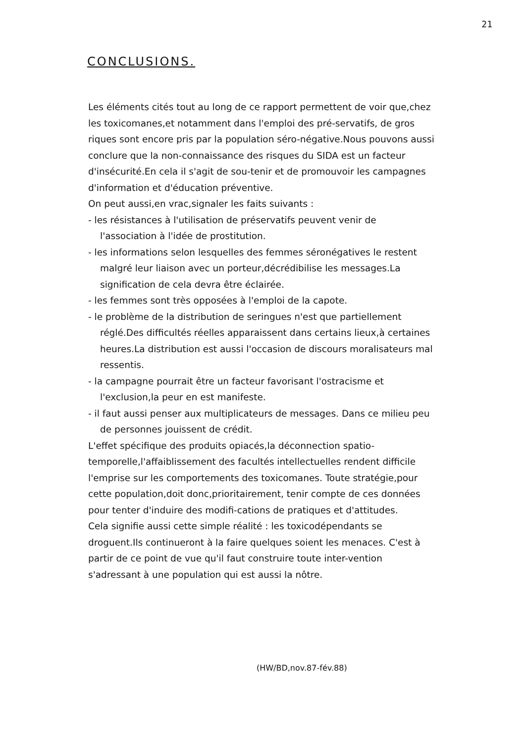21
CONCLUSIONS.
Les éléments cités tout au long de ce rapport permettent de voir que,chez les toxicomanes,et notamment dans l'emploi des pré-servatifs, de gros riques sont encore pris par la population séro-négative.Nous pouvons aussi conclure que la non-connaissance des risques du SIDA est un facteur d'insécurité.En cela il s'agit de sou-tenir et de promouvoir les campagnes d'information et d'éducation préventive.
On peut aussi,en vrac,signaler les faits suivants :
- les résistances à l'utilisation de préservatifs peuvent venir de l'association à l'idée de prostitution.
- les informations selon lesquelles des femmes séronégatives le restent malgré leur liaison avec un porteur,décrédibilise les messages.La signification de cela devra être éclairée.
- les femmes sont très opposées à l'emploi de la capote.
- le problème de la distribution de seringues n'est que partiellement réglé.Des difficultés réelles apparaissent dans certains lieux,à certaines heures.La distribution est aussi l'occasion de discours moralisateurs mal ressentis.
- la campagne pourrait être un facteur favorisant l'ostracisme et l'exclusion,la peur en est manifeste.
- il faut aussi penser aux multiplicateurs de messages. Dans ce milieu peu de personnes jouissent de crédit.
L'effet spécifique des produits opiacés,la déconnection spatio-temporelle,l'affaiblissement des facultés intellectuelles rendent difficile l'emprise sur les comportements des toxicomanes. Toute stratégie,pour cette population,doit donc,prioritairement, tenir compte de ces données pour tenter d'induire des modifi-cations de pratiques et d'attitudes.
Cela signifie aussi cette simple réalité : les toxicodépendants se droguent.Ils continueront à la faire quelques soient les menaces. C'est à partir de ce point de vue qu'il faut construire toute inter-vention s'adressant à une population qui est aussi la nôtre.
(HW/BD,nov.87-fév.88)